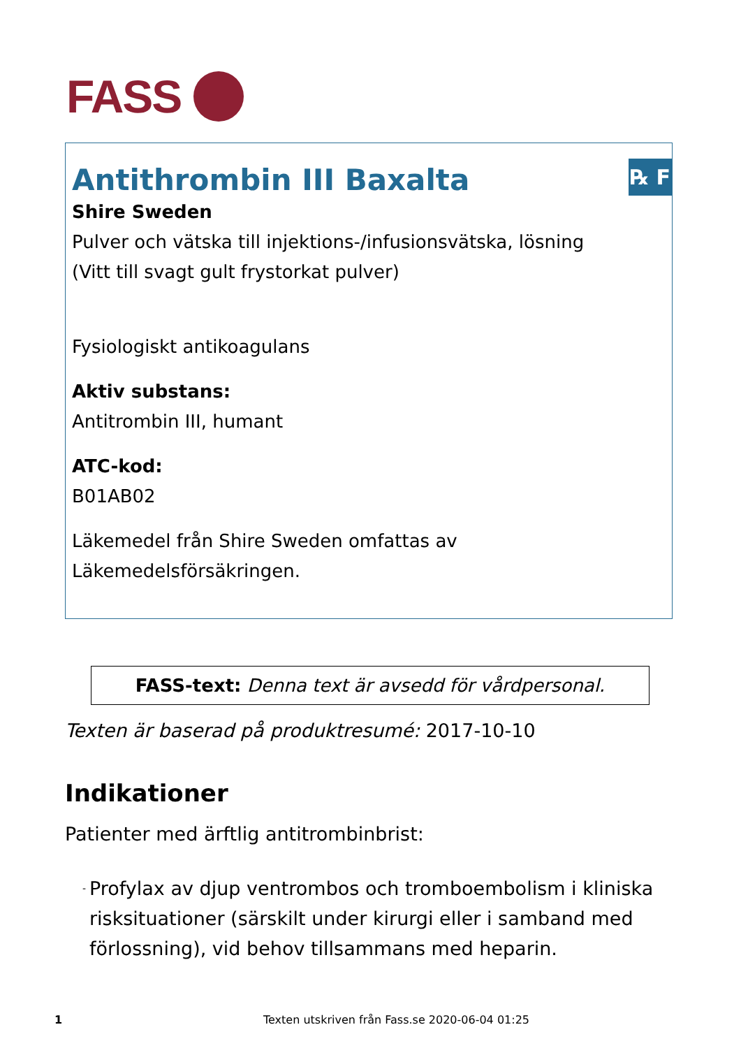FASS
℞ F
Antithrombin III Baxalta
Shire Sweden
Pulver och vätska till injektions-/infusionsvätska, lösning
(Vitt till svagt gult frystorkat pulver)
Fysiologiskt antikoagulans
Aktiv substans:
Antitrombin III, humant
ATC-kod:
B01AB02
Läkemedel från Shire Sweden omfattas av Läkemedelsförsäkringen.
FASS-text: Denna text är avsedd för vårdpersonal.
Texten är baserad på produktresumé: 2017-10-10
Indikationer
Patienter med ärftlig antitrombinbrist:
- Profylax av djup ventrombos och tromboembolism i kliniska risksituationer (särskilt under kirurgi eller i samband med förlossning), vid behov tillsammans med heparin.
1 Texten utskriven från Fass.se 2020-06-04 01:25